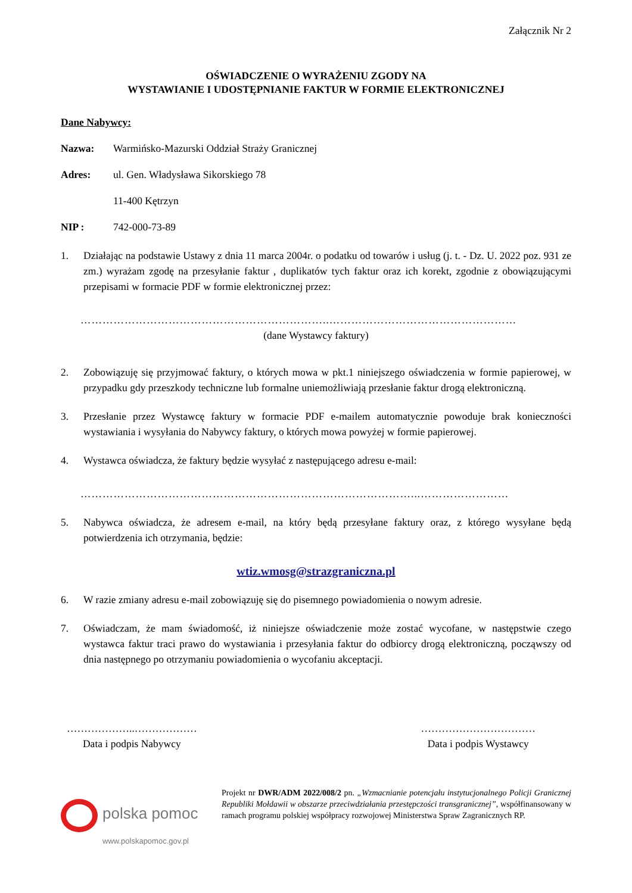Załącznik Nr 2
OŚWIADCZENIE O WYRAŻENIU ZGODY NA
WYSTAWIANIE I UDOSTĘPNIANIE FAKTUR W FORMIE ELEKTRONICZNEJ
Dane Nabywcy:
Nazwa: Warmińsko-Mazurski Oddział Straży Granicznej
Adres: ul. Gen. Władysława Sikorskiego 78
11-400 Kętrzyn
NIP : 742-000-73-89
1. Działając na podstawie Ustawy z dnia 11 marca 2004r. o podatku od towarów i usług (j. t. - Dz. U. 2022 poz. 931 ze zm.) wyrażam zgodę na przesyłanie faktur , duplikatów tych faktur oraz ich korekt, zgodnie z obowiązującymi przepisami w formacie PDF w formie elektronicznej przez:
…………………………………………………………..……………………………………………
(dane Wystawcy faktury)
2. Zobowiązuję się przyjmować faktury, o których mowa w pkt.1 niniejszego oświadczenia w formie papierowej, w przypadku gdy przeszkody techniczne lub formalne uniemożliwiają przesłanie faktur drogą elektroniczną.
3. Przesłanie przez Wystawcę faktury w formacie PDF e-mailem automatycznie powoduje brak konieczności wystawiania i wysyłania do Nabywcy faktury, o których mowa powyżej w formie papierowej.
4. Wystawca oświadcza, że faktury będzie wysyłać z następującego adresu e-mail:
………………………………………………………………………………...……………………
5. Nabywca oświadcza, że adresem e-mail, na który będą przesyłane faktury oraz, z którego wysyłane będą potwierdzenia ich otrzymania, będzie:
wtiz.wmosg@strazgraniczna.pl
6. W razie zmiany adresu e-mail zobowiązuję się do pisemnego powiadomienia o nowym adresie.
7. Oświadczam, że mam świadomość, iż niniejsze oświadczenie może zostać wycofane, w następstwie czego wystawca faktur traci prawo do wystawiania i przesyłania faktur do odbiorcy drogą elektroniczną, począwszy od dnia następnego po otrzymaniu powiadomienia o wycofaniu akceptacji.
………………..………………
Data i podpis Nabywcy
……………………………
Data i podpis Wystawcy
polska pomoc
www.polskapomoc.gov.pl
Projekt nr DWR/ADM 2022/008/2 pn. „Wzmacnianie potencjału instytucjonalnego Policji Granicznej Republiki Mołdawii w obszarze przeciwdziałania przestępczości transgranicznej”, współfinansowany w ramach programu polskiej współpracy rozwojowej Ministerstwa Spraw Zagranicznych RP.